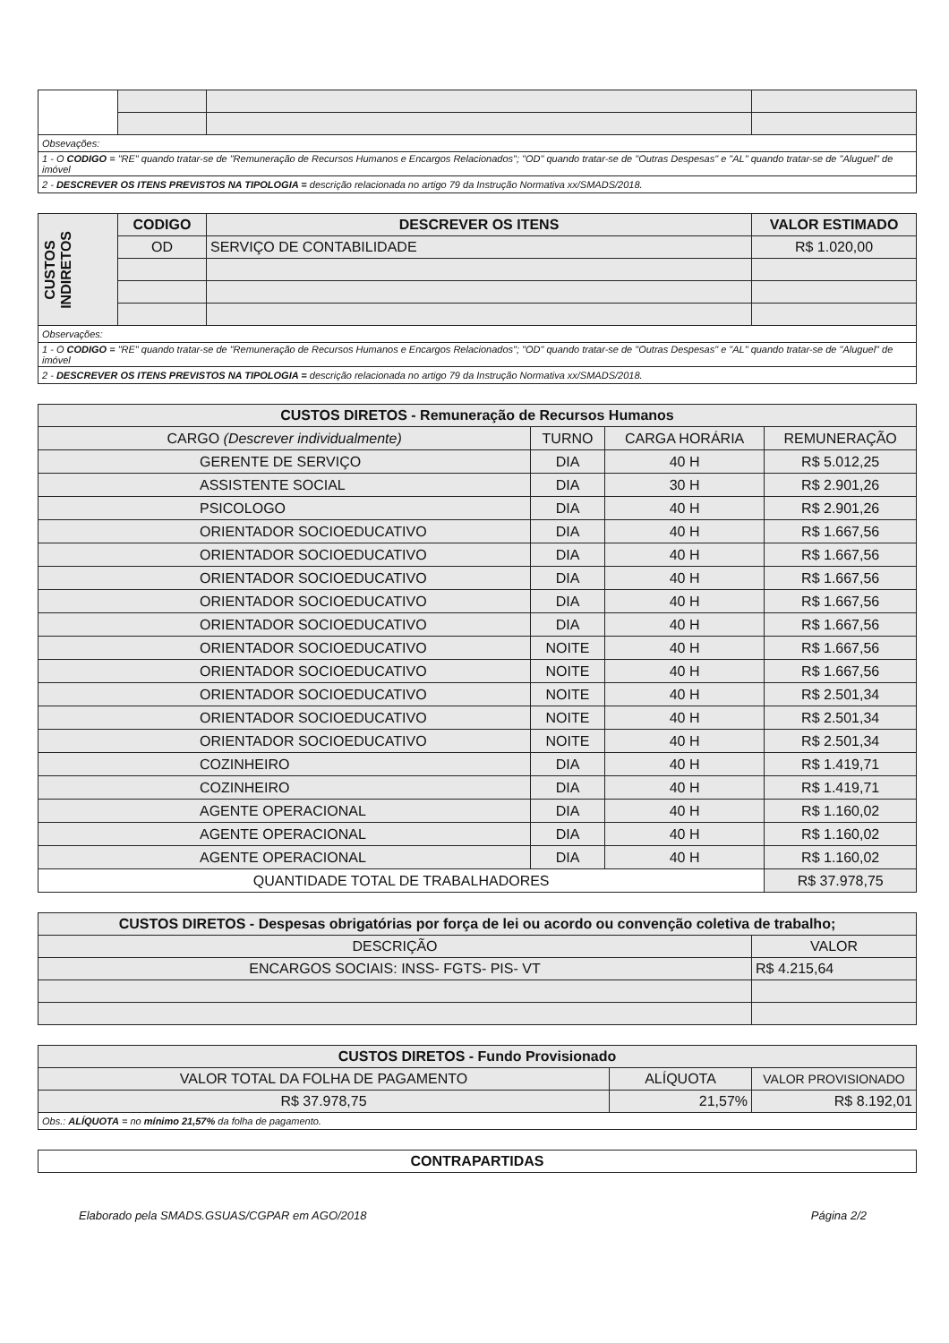| Obsevações: | | | |
| 1 - O CODIGO = "RE" quando tratar-se de "Remuneração de Recursos Humanos e Encargos Relacionados"; "OD" quando tratar-se de "Outras Despesas" e "AL" quando tratar-se de "Aluguel" de imóvel | | | |
| 2 - DESCREVER OS ITENS PREVISTOS NA TIPOLOGIA = descrição relacionada no artigo 79 da Instrução Normativa xx/SMADS/2018. | | | |
| CUSTOS INDIRETOS | CODIGO | DESCREVER OS ITENS | VALOR ESTIMADO |
| | OD | SERVIÇO DE CONTABILIDADE | R$ 1.020,00 |
| Observações: | | | |
| 1 - O CODIGO = "RE" quando tratar-se de "Remuneração de Recursos Humanos e Encargos Relacionados"; "OD" quando tratar-se de "Outras Despesas" e "AL" quando tratar-se de "Aluguel" de imóvel | | | |
| 2 - DESCREVER OS ITENS PREVISTOS NA TIPOLOGIA = descrição relacionada no artigo 79 da Instrução Normativa xx/SMADS/2018. | | | |
| CUSTOS DIRETOS - Remuneração de Recursos Humanos | | | |
| --- | --- | --- | --- |
| CARGO (Descrever individualmente) | TURNO | CARGA HORÁRIA | REMUNERAÇÃO |
| GERENTE DE SERVIÇO | DIA | 40 H | R$ 5.012,25 |
| ASSISTENTE SOCIAL | DIA | 30 H | R$ 2.901,26 |
| PSICOLOGO | DIA | 40 H | R$ 2.901,26 |
| ORIENTADOR SOCIOEDUCATIVO | DIA | 40 H | R$ 1.667,56 |
| ORIENTADOR SOCIOEDUCATIVO | DIA | 40 H | R$ 1.667,56 |
| ORIENTADOR SOCIOEDUCATIVO | DIA | 40 H | R$ 1.667,56 |
| ORIENTADOR SOCIOEDUCATIVO | DIA | 40 H | R$ 1.667,56 |
| ORIENTADOR SOCIOEDUCATIVO | DIA | 40 H | R$ 1.667,56 |
| ORIENTADOR SOCIOEDUCATIVO | NOITE | 40 H | R$ 1.667,56 |
| ORIENTADOR SOCIOEDUCATIVO | NOITE | 40 H | R$ 1.667,56 |
| ORIENTADOR SOCIOEDUCATIVO | NOITE | 40 H | R$ 2.501,34 |
| ORIENTADOR SOCIOEDUCATIVO | NOITE | 40 H | R$ 2.501,34 |
| ORIENTADOR SOCIOEDUCATIVO | NOITE | 40 H | R$ 2.501,34 |
| COZINHEIRO | DIA | 40 H | R$ 1.419,71 |
| COZINHEIRO | DIA | 40 H | R$ 1.419,71 |
| AGENTE OPERACIONAL | DIA | 40 H | R$ 1.160,02 |
| AGENTE OPERACIONAL | DIA | 40 H | R$ 1.160,02 |
| AGENTE OPERACIONAL | DIA | 40 H | R$ 1.160,02 |
| QUANTIDADE TOTAL DE TRABALHADORES | | | R$ 37.978,75 |
| CUSTOS DIRETOS - Despesas obrigatórias por força de lei ou acordo ou convenção coletiva de trabalho; | |
| --- | --- |
| DESCRIÇÃO | VALOR |
| ENCARGOS SOCIAIS: INSS- FGTS- PIS- VT | R$ 4.215,64 |
| CUSTOS DIRETOS - Fundo Provisionado | | |
| --- | --- | --- |
| VALOR TOTAL DA FOLHA DE PAGAMENTO | ALÍQUOTA | VALOR PROVISIONADO |
| R$ 37.978,75 | 21,57% | R$ 8.192,01 |
| Obs.: ALÍQUOTA = no mínimo 21,57% da folha de pagamento. | | |
| CONTRAPARTIDAS |
| --- |
Elaborado pela SMADS.GSUAS/CGPAR em AGO/2018 Página 2/2